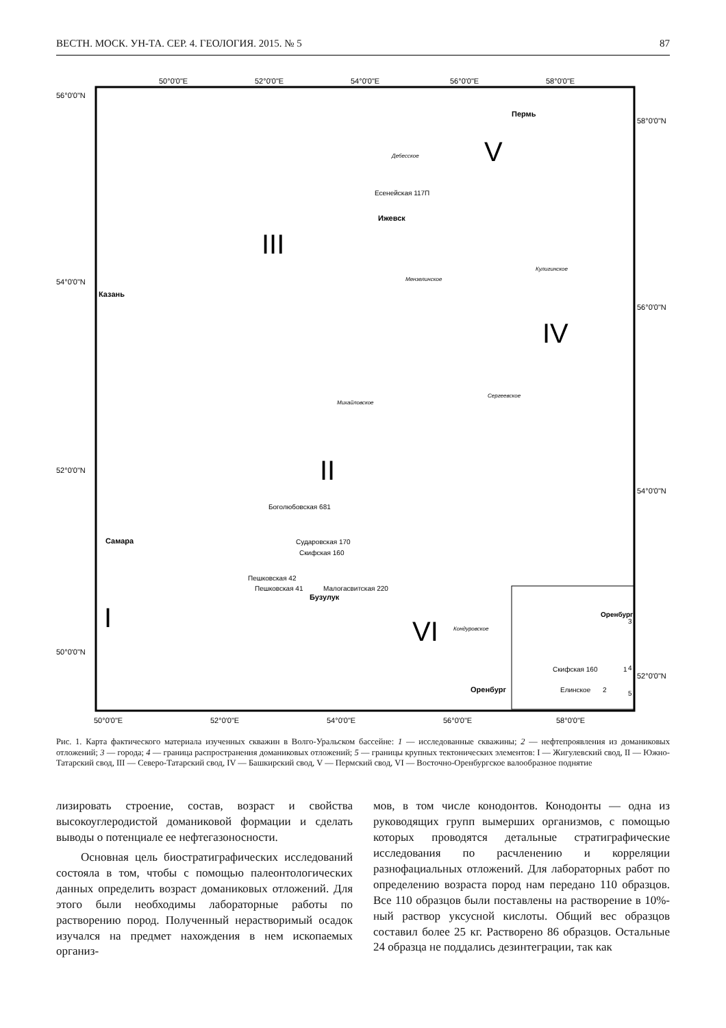ВЕСТН. МОСК. УН-ТА. СЕР. 4. ГЕОЛОГИЯ. 2015. № 5 87
50°0'0"E
52°0'0"E
54°0'0"E
56°0'0"E
58°0'0"E
56°0'0"N
54°0'0"N
52°0'0"N
50°0'0"N
58°0'0"N
56°0'0"N
54°0'0"N
52°0'0"N
50°0'0"E
52°0'0"E
54°0'0"E
56°0'0"E
58°0'0"E
III
II
V
IV
I
VI
Пермь
Ижевск
Казань
Самара
Бузулук
Оренбург
Есенейская 117П
Боголюбовская 681
Сударовская 170
Скифская 160
Пешковская 42
Пешковская 41
Малогасвитская 220
Дебесское
Мензелинское
Михайловское
Кулигинское
Сергеевское
Кондуровское
Скифская 160
1
Елинское
2
Оренбург
3
4
5
Рис. 1. Карта фактического материала изученных скважин в Волго-Уральском бассейне: 1 — исследованные скважины; 2 — нефтепроявления из доманиковых отложений; 3 — города; 4 — граница распространения доманиковых отложений; 5 — границы крупных тектонических элементов: I — Жигулевский свод, II — Южно-Татарский свод, III — Северо-Татарский свод, IV — Башкирский свод, V — Пермский свод, VI — Восточно-Оренбургское валообразное поднятие
лизировать строение, состав, возраст и свойства высокоуглеродистой доманиковой формации и сделать выводы о потенциале ее нефтегазоносности.
Основная цель биостратиграфических исследований состояла в том, чтобы с помощью палеонтологических данных определить возраст доманиковых отложений. Для этого были необходимы лабораторные работы по растворению пород. Полученный нерастворимый осадок изучался на предмет нахождения в нем ископаемых организ-
мов, в том числе конодонтов. Конодонты — одна из руководящих групп вымерших организмов, с помощью которых проводятся детальные стратиграфические исследования по расчленению и корреляции разнофациальных отложений. Для лабораторных работ по определению возраста пород нам передано 110 образцов. Все 110 образцов были поставлены на растворение в 10%-ный раствор уксусной кислоты. Общий вес образцов составил более 25 кг. Растворено 86 образцов. Остальные 24 образца не поддались дезинтеграции, так как